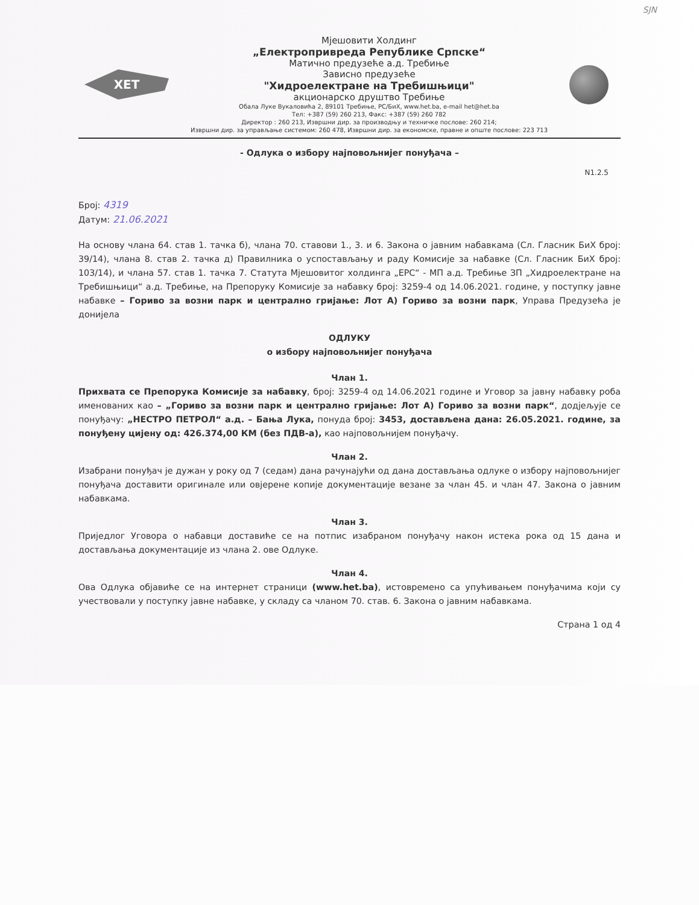SJN
ХЕТ
Мјешовити Холдинг
„Електропривреда Републике Српске“
Матично предузеће а.д. Требиње
Зависно предузеће
"Хидроелектране на Требишњици"
акционарско друштво Требиње
Обала Луке Вукаловића 2, 89101 Требиње, РС/БиХ, www.het.ba, e-mail het@het.ba
Тел: +387 (59) 260 213, Факс: +387 (59) 260 782
Директор : 260 213, Извршни дир. за производњу и техничке послове: 260 214;
Извршни дир. за управљање системом: 260 478, Извршни дир. за економске, правне и опште послове: 223 713
- Одлука о избору најповољнијег понуђача –
N1.2.5
Број: 4319
Датум: 21.06.2021
На основу члана 64. став 1. тачка б), члана 70. ставови 1., 3. и 6. Закона о јавним набавкама (Сл. Гласник БиХ број: 39/14), члана 8. став 2. тачка д) Правилника о успостављању и раду Комисије за набавке (Сл. Гласник БиХ број: 103/14), и члана 57. став 1. тачка 7. Статута Мјешовитог холдинга „ЕРС“ - МП а.д. Требиње ЗП „Хидроелектране на Требишњици“ а.д. Требиње, на Препоруку Комисије за набавку број: 3259-4 од 14.06.2021. године, у поступку јавне набавке – Гориво за возни парк и централно гријање: Лот А) Гориво за возни парк, Управа Предузећа је донијела
ОДЛУКУ
о избору најповољнијег понуђача
Члан 1.
Прихвата се Препорука Комисије за набавку, број: 3259-4 од 14.06.2021 године и Уговор за јавну набавку роба именованих као – „Гориво за возни парк и централно гријање: Лот А) Гориво за возни парк“, додјељује се понуђачу: „НЕСТРО ПЕТРОЛ“ а.д. – Бања Лука, понуда број: 3453, достављена дана: 26.05.2021. године, за понуђену цијену од: 426.374,00 КМ (без ПДВ-а), као најповољнијем понуђачу.
Члан 2.
Изабрани понуђач је дужан у року од 7 (седам) дана рачунајући од дана достављања одлуке о избору најповољнијег понуђача доставити оригинале или овјерене копије документације везане за члан 45. и члан 47. Закона о јавним набавкама.
Члан 3.
Приједлог Уговора о набавци доставиће се на потпис изабраном понуђачу након истека рока од 15 дана и достављања документације из члана 2. ове Одлуке.
Члан 4.
Ова Одлука објавиће се на интернет страници (www.het.ba), истовремено са упућивањем понуђачима који су учествовали у поступку јавне набавке, у складу са чланом 70. став. 6. Закона о јавним набавкама.
Страна 1 од 4